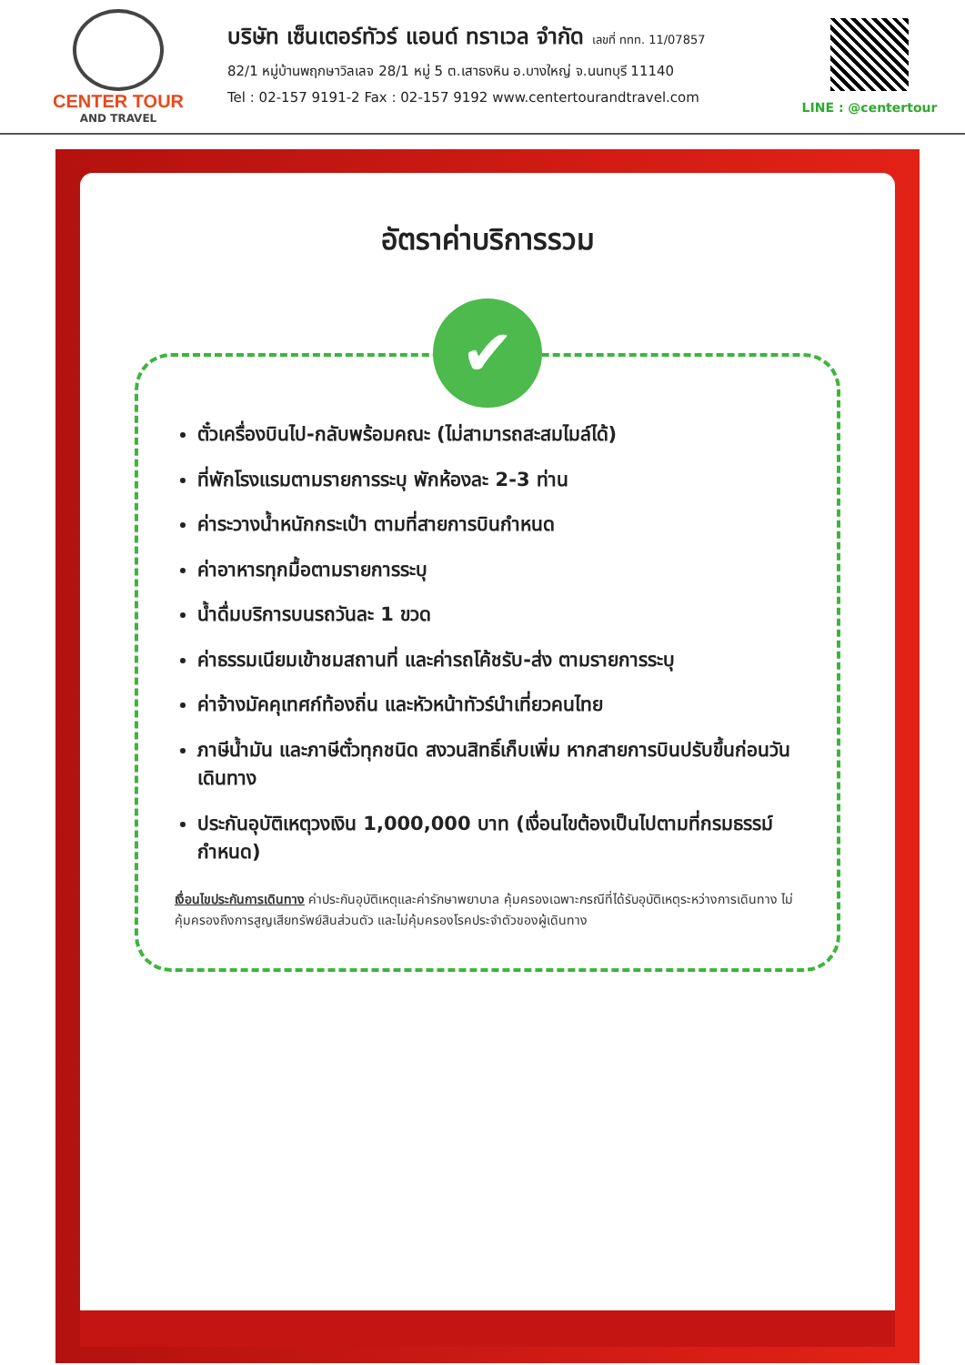CENTER TOUR
AND TRAVEL
บริษัท เซ็นเตอร์ทัวร์ แอนด์ ทราเวล จำกัด เลขที่ ททท. 11/07857
82/1 หมู่บ้านพฤกษาวิลเลจ 28/1 หมู่ 5 ต.เสาธงหิน อ.บางใหญ่ จ.นนทบุรี 11140
Tel : 02-157 9191-2 Fax : 02-157 9192 www.centertourandtravel.com
LINE : @centertour
อัตราค่าบริการรวม
✔
ตั๋วเครื่องบินไป-กลับพร้อมคณะ (ไม่สามารถสะสมไมล์ได้)
ที่พักโรงแรมตามรายการระบุ พักห้องละ 2-3 ท่าน
ค่าระวางน้ำหนักกระเป๋า ตามที่สายการบินกำหนด
ค่าอาหารทุกมื้อตามรายการระบุ
น้ำดื่มบริการบนรถวันละ 1 ขวด
ค่าธรรมเนียมเข้าชมสถานที่ และค่ารถโค้ชรับ-ส่ง ตามรายการระบุ
ค่าจ้างมัคคุเทศก์ท้องถิ่น และหัวหน้าทัวร์นำเที่ยวคนไทย
ภาษีน้ำมัน และภาษีตั๋วทุกชนิด สงวนสิทธิ์เก็บเพิ่ม หากสายการบินปรับขึ้นก่อนวันเดินทาง
ประกันอุบัติเหตุวงเงิน 1,000,000 บาท (เงื่อนไขต้องเป็นไปตามที่กรมธรรม์กำหนด)
เงื่อนไขประกันการเดินทาง ค่าประกันอุบัติเหตุและค่ารักษาพยาบาล คุ้มครองเฉพาะกรณีที่ได้รับอุบัติเหตุระหว่างการเดินทาง ไม่คุ้มครองถึงการสูญเสียทรัพย์สินส่วนตัว และไม่คุ้มครองโรคประจำตัวของผู้เดินทาง